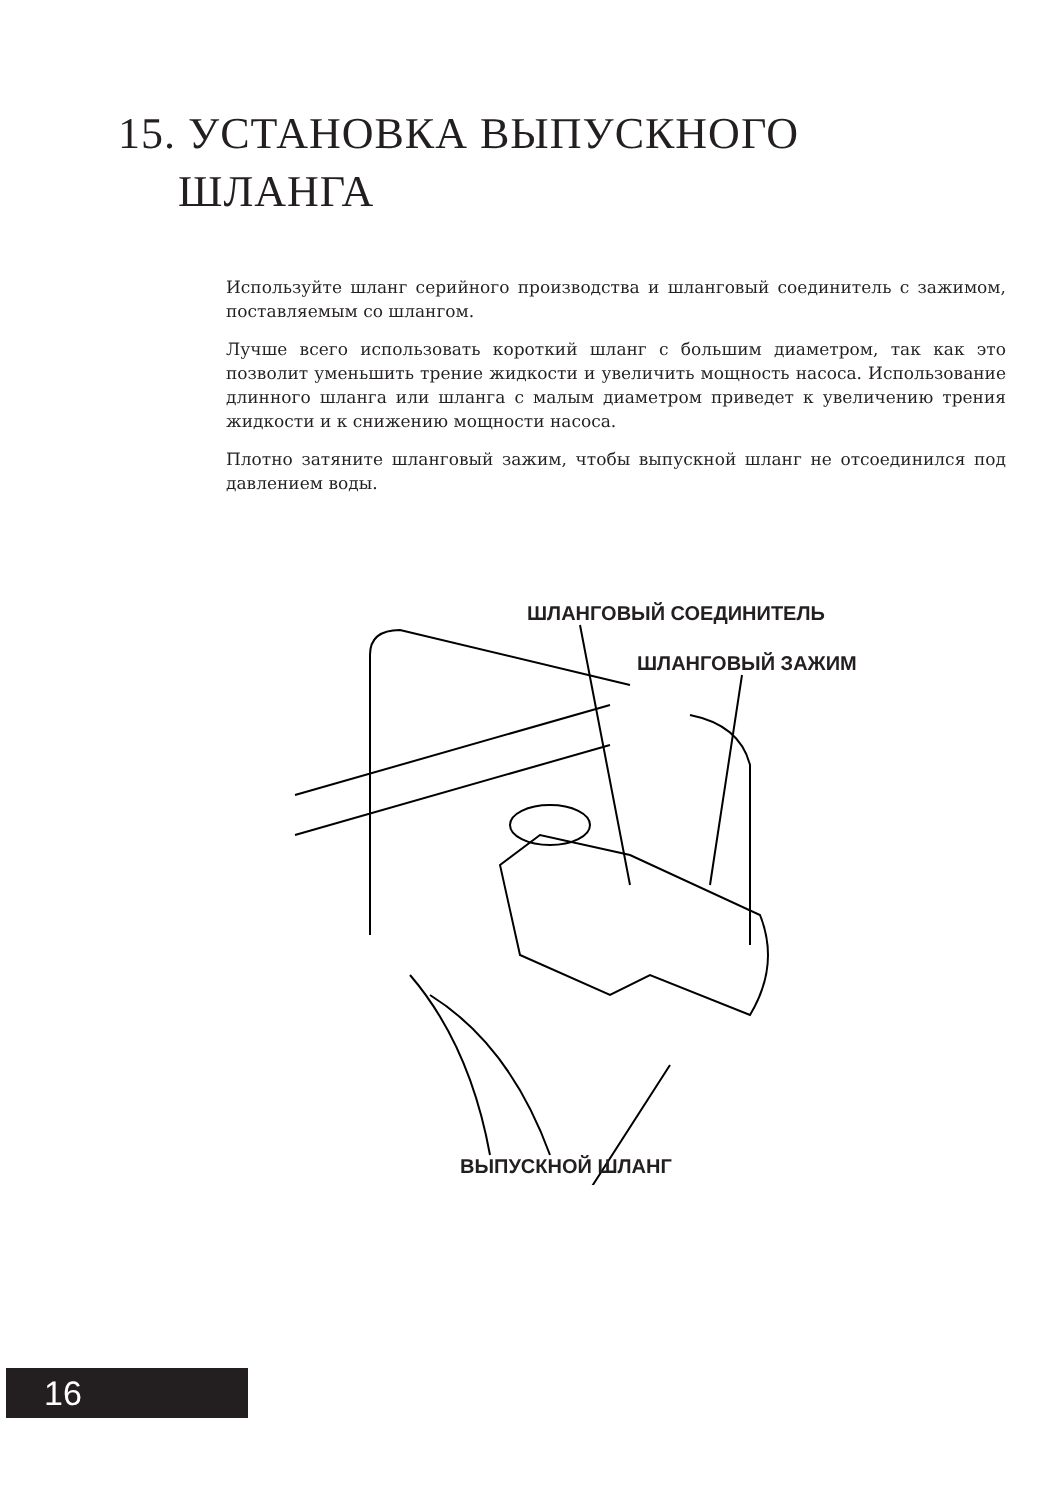15. УСТАНОВКА ВЫПУСКНОГО
ШЛАНГА
Используйте шланг серийного производства и шланговый соединитель с зажимом, поставляемым со шлангом.
Лучше всего использовать короткий шланг с большим диаметром, так как это позволит уменьшить трение жидкости и увеличить мощность насоса. Использование длинного шланга или шланга с малым диаметром приведет к увеличению трения жидкости и к снижению мощности насоса.
Плотно затяните шланговый зажим, чтобы выпускной шланг не отсоединился под давлением воды.
ШЛАНГОВЫЙ СОЕДИНИТЕЛЬ
ШЛАНГОВЫЙ ЗАЖИМ
ВЫПУСКНОЙ ШЛАНГ
16